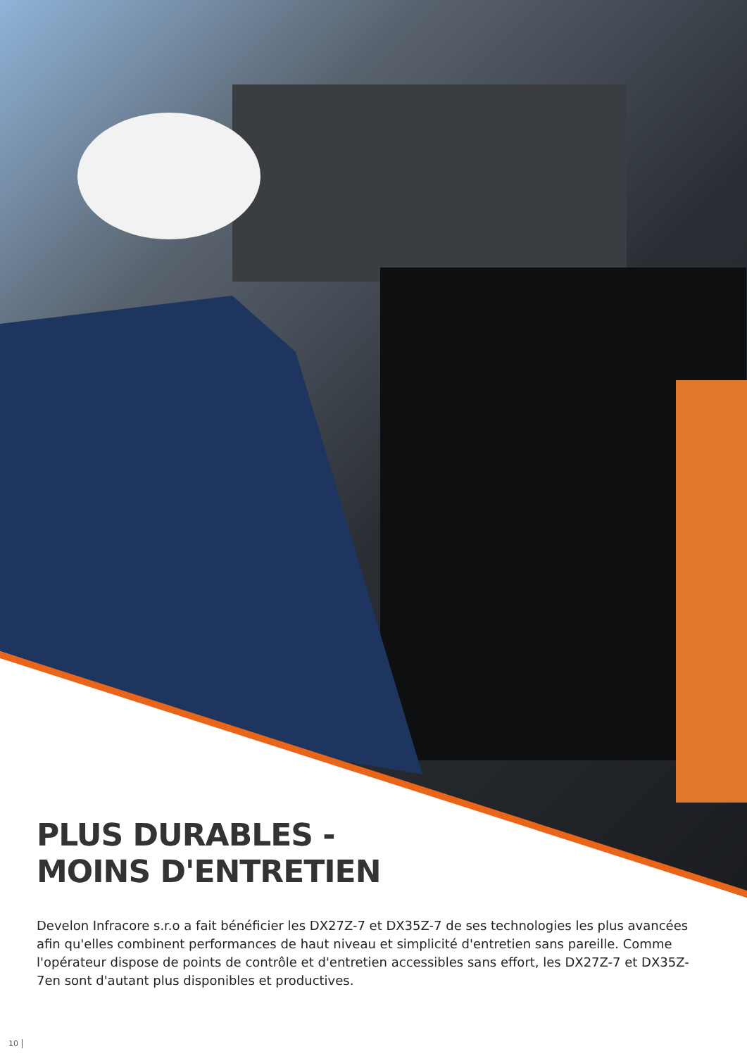PLUS DURABLES -
MOINS D'ENTRETIEN
Develon Infracore s.r.o a fait bénéficier les DX27Z-7 et DX35Z-7 de ses technologies les plus avancées afin qu'elles combinent performances de haut niveau et simplicité d'entretien sans pareille. Comme l'opérateur dispose de points de contrôle et d'entretien accessibles sans effort, les DX27Z-7 et DX35Z-7en sont d'autant plus disponibles et productives.
10